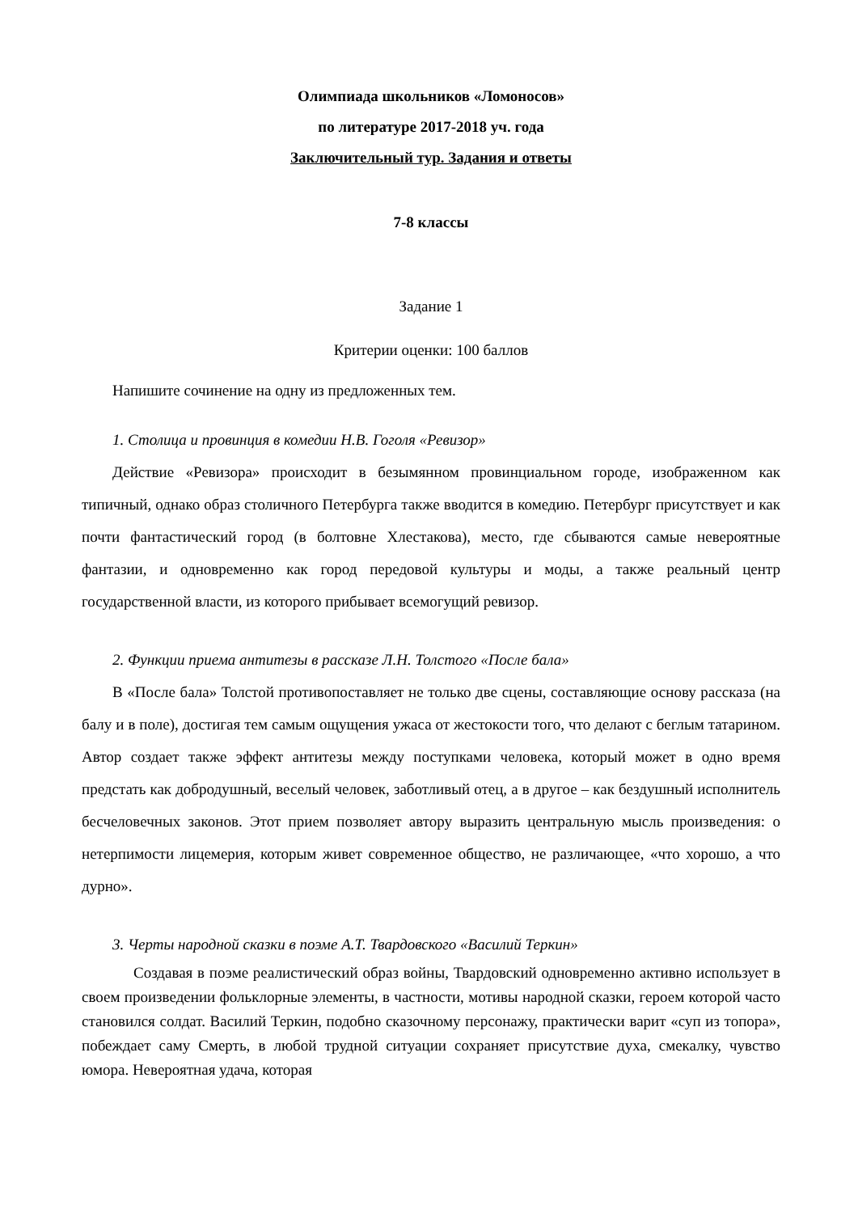Олимпиада школьников «Ломоносов»
по литературе 2017-2018 уч. года
Заключительный тур. Задания и ответы
7-8 классы
Задание 1
Критерии оценки: 100 баллов
Напишите сочинение на одну из предложенных тем.
1. Столица и провинция в комедии Н.В. Гоголя «Ревизор»
Действие «Ревизора» происходит в безымянном провинциальном городе, изображенном как типичный, однако образ столичного Петербурга также вводится в комедию. Петербург присутствует и как почти фантастический город (в болтовне Хлестакова), место, где сбываются самые невероятные фантазии, и одновременно как город передовой культуры и моды, а также реальный центр государственной власти, из которого прибывает всемогущий ревизор.
2. Функции приема антитезы в рассказе Л.Н. Толстого «После бала»
В «После бала» Толстой противопоставляет не только две сцены, составляющие основу рассказа (на балу и в поле), достигая тем самым ощущения ужаса от жестокости того, что делают с беглым татарином. Автор создает также эффект антитезы между поступками человека, который может в одно время предстать как добродушный, веселый человек, заботливый отец, а в другое – как бездушный исполнитель бесчеловечных законов. Этот прием позволяет автору выразить центральную мысль произведения: о нетерпимости лицемерия, которым живет современное общество, не различающее, «что хорошо, а что дурно».
3. Черты народной сказки в поэме А.Т. Твардовского «Василий Теркин»
Создавая в поэме реалистический образ войны, Твардовский одновременно активно использует в своем произведении фольклорные элементы, в частности, мотивы народной сказки, героем которой часто становился солдат. Василий Теркин, подобно сказочному персонажу, практически варит «суп из топора», побеждает саму Смерть, в любой трудной ситуации сохраняет присутствие духа, смекалку, чувство юмора. Невероятная удача, которая